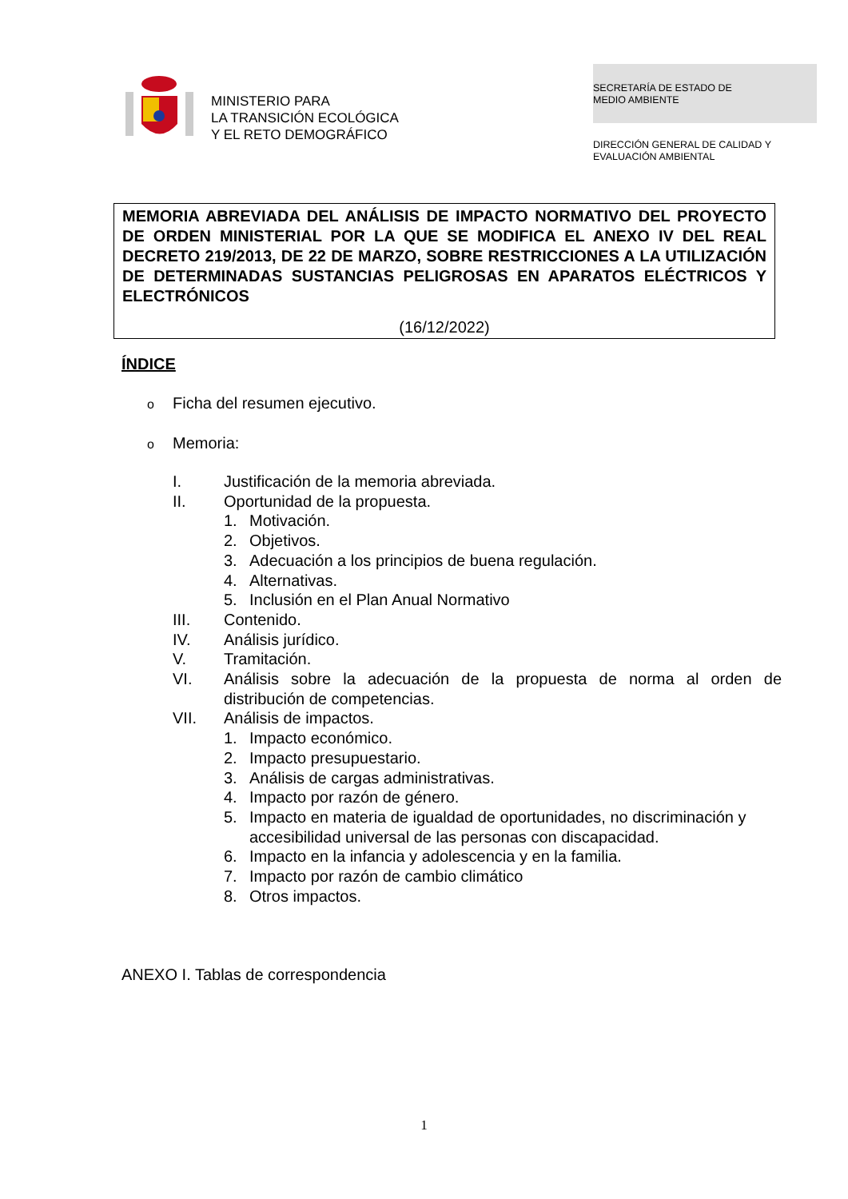MINISTERIO PARA
LA TRANSICIÓN ECOLÓGICA
Y EL RETO DEMOGRÁFICO
SECRETARÍA DE ESTADO DE
MEDIO AMBIENTE
DIRECCIÓN GENERAL DE CALIDAD Y
EVALUACIÓN AMBIENTAL
MEMORIA ABREVIADA DEL ANÁLISIS DE IMPACTO NORMATIVO DEL PROYECTO DE ORDEN MINISTERIAL POR LA QUE SE MODIFICA EL ANEXO IV DEL REAL DECRETO 219/2013, DE 22 DE MARZO, SOBRE RESTRICCIONES A LA UTILIZACIÓN DE DETERMINADAS SUSTANCIAS PELIGROSAS EN APARATOS ELÉCTRICOS Y ELECTRÓNICOS
(16/12/2022)
ÍNDICE
o Ficha del resumen ejecutivo.
o Memoria:
I. Justificación de la memoria abreviada.
II. Oportunidad de la propuesta.
1. Motivación.
2. Objetivos.
3. Adecuación a los principios de buena regulación.
4. Alternativas.
5. Inclusión en el Plan Anual Normativo
III. Contenido.
IV. Análisis jurídico.
V. Tramitación.
VI. Análisis sobre la adecuación de la propuesta de norma al orden de distribución de competencias.
VII. Análisis de impactos.
1. Impacto económico.
2. Impacto presupuestario.
3. Análisis de cargas administrativas.
4. Impacto por razón de género.
5. Impacto en materia de igualdad de oportunidades, no discriminación y accesibilidad universal de las personas con discapacidad.
6. Impacto en la infancia y adolescencia y en la familia.
7. Impacto por razón de cambio climático
8. Otros impactos.
ANEXO I. Tablas de correspondencia
1